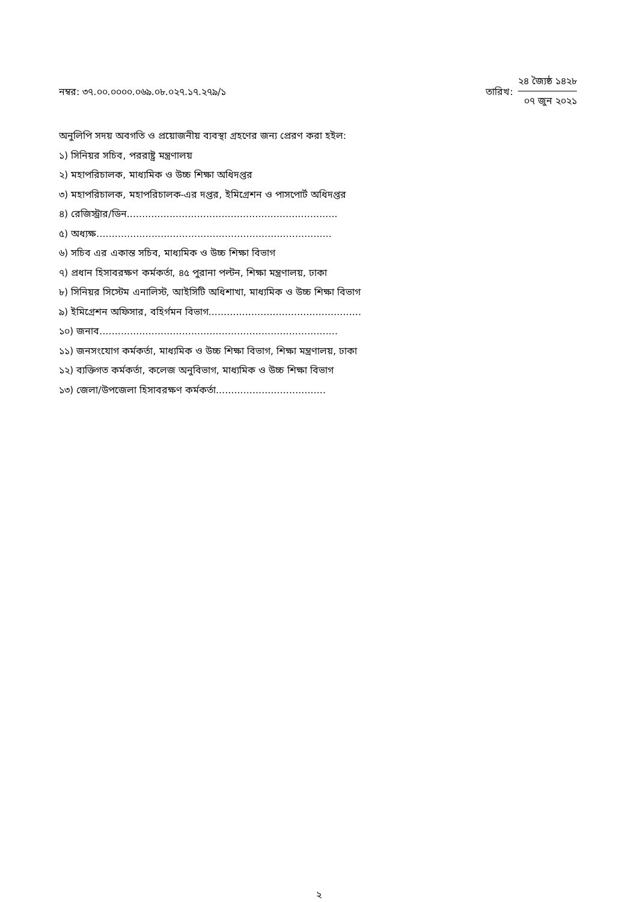নম্বর: ৩৭.০০.০০০০.০৬৯.০৮.০২৭.১৭.২৭৯/১
তারিখ:
২৪ জ্যৈষ্ঠ ১৪২৮
০৭ জুন ২০২১
অনুলিপি সদয় অবগতি ও প্রয়োজনীয় ব্যবস্থা গ্রহণের জন্য প্রেরণ করা হইল:
১) সিনিয়র সচিব, পররাষ্ট্র মন্ত্রণালয়
২) মহাপরিচালক, মাধ্যমিক ও উচ্চ শিক্ষা অধিদপ্তর
৩) মহাপরিচালক, মহাপরিচালক-এর দপ্তর, ইমিগ্রেশন ও পাসপোর্ট অধিদপ্তর
৪) রেজিস্ট্রার/ডিন.....................................................................
৫) অধ্যক্ষ.............................................................................
৬) সচিব এর একান্ত সচিব, মাধ্যমিক ও উচ্চ শিক্ষা বিভাগ
৭) প্রধান হিসাবরক্ষণ কর্মকর্তা, ৪৫ পুরানা পল্টন, শিক্ষা মন্ত্রণালয়, ঢাকা
৮) সিনিয়র সিস্টেম এনালিস্ট, আইসিটি অধিশাখা, মাধ্যমিক ও উচ্চ শিক্ষা বিভাগ
৯) ইমিগ্রেশন অফিসার, বহির্গমন বিভাগ..................................................
১০) জনাব..............................................................................
১১) জনসংযোগ কর্মকর্তা, মাধ্যমিক ও উচ্চ শিক্ষা বিভাগ, শিক্ষা মন্ত্রণালয়, ঢাকা
১২) ব্যক্তিগত কর্মকর্তা, কলেজ অনুবিভাগ, মাধ্যমিক ও উচ্চ শিক্ষা বিভাগ
১৩) জেলা/উপজেলা হিসাবরক্ষণ কর্মকর্তা....................................
২